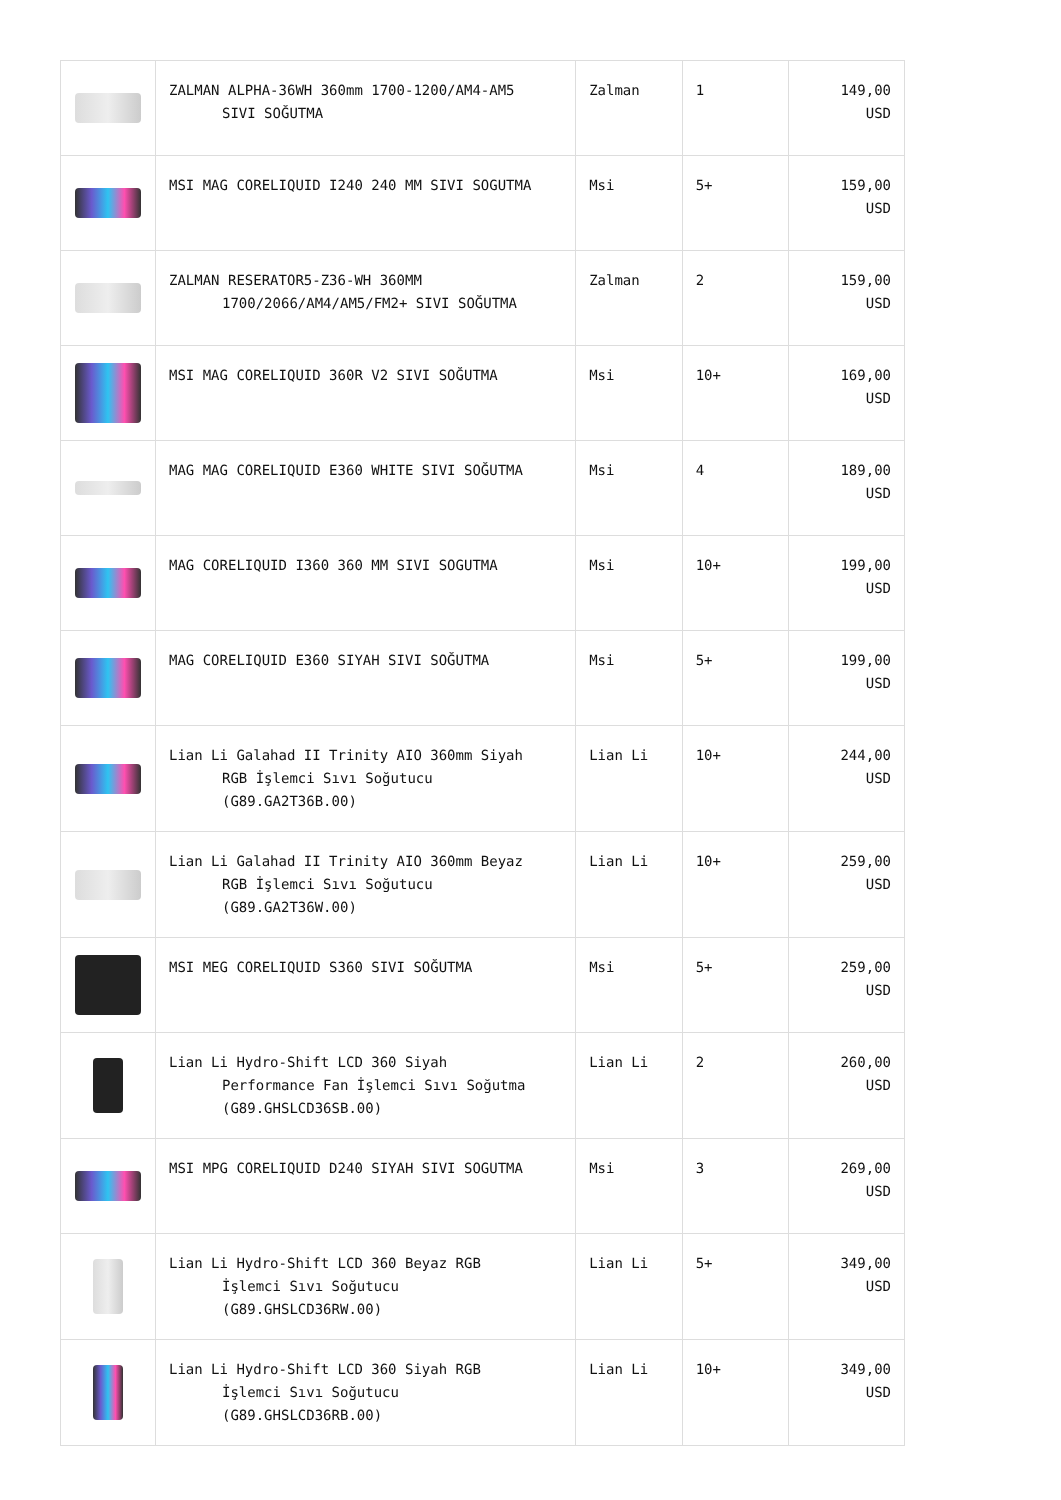| | ZALMAN ALPHA-36WH 360mm 1700-1200/AM4-AM5 SIVI SOĞUTMA | Zalman | 1 | 149,00 USD |
| | MSI MAG CORELIQUID I240 240 MM SIVI SOGUTMA | Msi | 5+ | 159,00 USD |
| | ZALMAN RESERATOR5-Z36-WH 360MM 1700/2066/AM4/AM5/FM2+ SIVI SOĞUTMA | Zalman | 2 | 159,00 USD |
| | MSI MAG CORELIQUID 360R V2 SIVI SOĞUTMA | Msi | 10+ | 169,00 USD |
| | MAG MAG CORELIQUID E360 WHITE SIVI SOĞUTMA | Msi | 4 | 189,00 USD |
| | MAG CORELIQUID I360 360 MM SIVI SOGUTMA | Msi | 10+ | 199,00 USD |
| | MAG CORELIQUID E360 SIYAH SIVI SOĞUTMA | Msi | 5+ | 199,00 USD |
| | Lian Li Galahad II Trinity AIO 360mm Siyah RGB İşlemci Sıvı Soğutucu (G89.GA2T36B.00) | Lian Li | 10+ | 244,00 USD |
| | Lian Li Galahad II Trinity AIO 360mm Beyaz RGB İşlemci Sıvı Soğutucu (G89.GA2T36W.00) | Lian Li | 10+ | 259,00 USD |
| | MSI MEG CORELIQUID S360 SIVI SOĞUTMA | Msi | 5+ | 259,00 USD |
| | Lian Li Hydro-Shift LCD 360 Siyah Performance Fan İşlemci Sıvı Soğutma (G89.GHSLCD36SB.00) | Lian Li | 2 | 260,00 USD |
| | MSI MPG CORELIQUID D240 SIYAH SIVI SOGUTMA | Msi | 3 | 269,00 USD |
| | Lian Li Hydro-Shift LCD 360 Beyaz RGB İşlemci Sıvı Soğutucu (G89.GHSLCD36RW.00) | Lian Li | 5+ | 349,00 USD |
| | Lian Li Hydro-Shift LCD 360 Siyah RGB İşlemci Sıvı Soğutucu (G89.GHSLCD36RB.00) | Lian Li | 10+ | 349,00 USD |